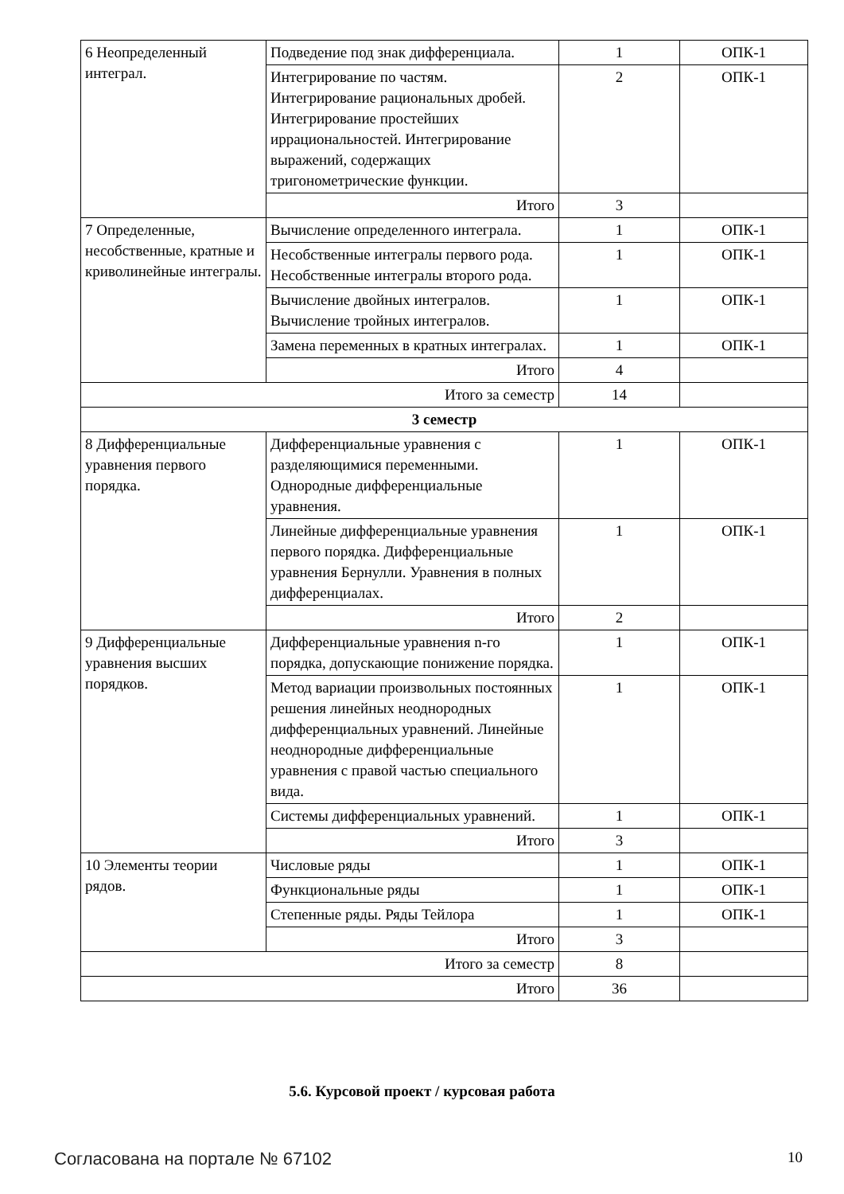| 6 Неопределенный интеграл. | Подведение под знак дифференциала. | 1 | ОПК-1 |
| | Интегрирование по частям. Интегрирование рациональных дробей. Интегрирование простейших иррациональностей. Интегрирование выражений, содержащих тригонометрические функции. | 2 | ОПК-1 |
| | Итого | 3 | |
| 7 Определенные, несобственные, кратные и криволинейные интегралы. | Вычисление определенного интеграла. | 1 | ОПК-1 |
| | Несобственные интегралы первого рода. Несобственные интегралы второго рода. | 1 | ОПК-1 |
| | Вычисление двойных интегралов. Вычисление тройных интегралов. | 1 | ОПК-1 |
| | Замена переменных в кратных интегралах. | 1 | ОПК-1 |
| | Итого | 4 | |
| Итого за семестр | | 14 | |
| 3 семестр | | | |
| 8 Дифференциальные уравнения первого порядка. | Дифференциальные уравнения с разделяющимися переменными. Однородные дифференциальные уравнения. | 1 | ОПК-1 |
| | Линейные дифференциальные уравнения первого порядка. Дифференциальные уравнения Бернулли. Уравнения в полных дифференциалах. | 1 | ОПК-1 |
| | Итого | 2 | |
| 9 Дифференциальные уравнения высших порядков. | Дифференциальные уравнения n-го порядка, допускающие понижение порядка. | 1 | ОПК-1 |
| | Метод вариации произвольных постоянных решения линейных неоднородных дифференциальных уравнений. Линейные неоднородные дифференциальные уравнения с правой частью специального вида. | 1 | ОПК-1 |
| | Системы дифференциальных уравнений. | 1 | ОПК-1 |
| | Итого | 3 | |
| 10 Элементы теории рядов. | Числовые ряды | 1 | ОПК-1 |
| | Функциональные ряды | 1 | ОПК-1 |
| | Степенные ряды. Ряды Тейлора | 1 | ОПК-1 |
| | Итого | 3 | |
| Итого за семестр | | 8 | |
| Итого | | 36 | |
5.6. Курсовой проект / курсовая работа
Согласована на портале № 67102 10